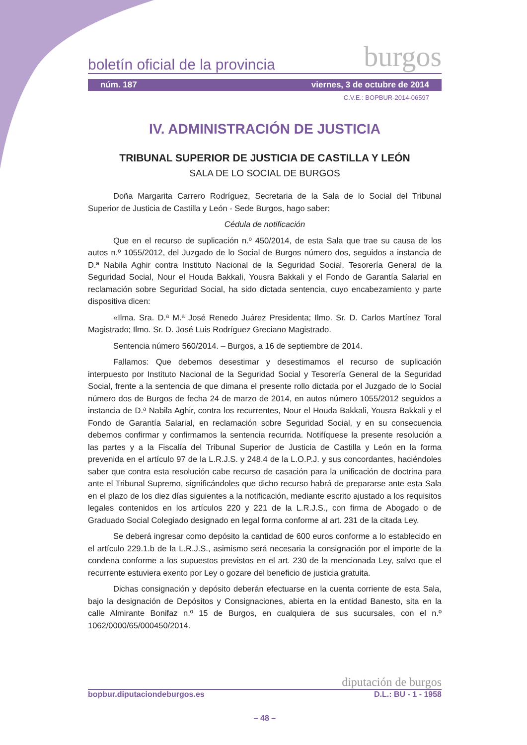boletín oficial de la provincia burgos
núm. 187 viernes, 3 de octubre de 2014
C.V.E.: BOPBUR-2014-06597
IV. ADMINISTRACIÓN DE JUSTICIA
TRIBUNAL SUPERIOR DE JUSTICIA DE CASTILLA Y LEÓN
SALA DE LO SOCIAL DE BURGOS
Doña Margarita Carrero Rodríguez, Secretaria de la Sala de lo Social del Tribunal Superior de Justicia de Castilla y León - Sede Burgos, hago saber:
Cédula de notificación
Que en el recurso de suplicación n.º 450/2014, de esta Sala que trae su causa de los autos n.º 1055/2012, del Juzgado de lo Social de Burgos número dos, seguidos a instancia de D.ª Nabila Aghir contra Instituto Nacional de la Seguridad Social, Tesorería General de la Seguridad Social, Nour el Houda Bakkali, Yousra Bakkali y el Fondo de Garantía Salarial en reclamación sobre Seguridad Social, ha sido dictada sentencia, cuyo encabezamiento y parte dispositiva dicen:
«Ilma. Sra. D.ª M.ª José Renedo Juárez Presidenta; Ilmo. Sr. D. Carlos Martínez Toral Magistrado; Ilmo. Sr. D. José Luis Rodríguez Greciano Magistrado.
Sentencia número 560/2014. – Burgos, a 16 de septiembre de 2014.
Fallamos: Que debemos desestimar y desestimamos el recurso de suplicación interpuesto por Instituto Nacional de la Seguridad Social y Tesorería General de la Seguridad Social, frente a la sentencia de que dimana el presente rollo dictada por el Juzgado de lo Social número dos de Burgos de fecha 24 de marzo de 2014, en autos número 1055/2012 seguidos a instancia de D.ª Nabila Aghir, contra los recurrentes, Nour el Houda Bakkali, Yousra Bakkali y el Fondo de Garantía Salarial, en reclamación sobre Seguridad Social, y en su consecuencia debemos confirmar y confirmamos la sentencia recurrida. Notifíquese la presente resolución a las partes y a la Fiscalía del Tribunal Superior de Justicia de Castilla y León en la forma prevenida en el artículo 97 de la L.R.J.S. y 248.4 de la L.O.P.J. y sus concordantes, haciéndoles saber que contra esta resolución cabe recurso de casación para la unificación de doctrina para ante el Tribunal Supremo, significándoles que dicho recurso habrá de prepararse ante esta Sala en el plazo de los diez días siguientes a la notificación, mediante escrito ajustado a los requisitos legales contenidos en los artículos 220 y 221 de la L.R.J.S., con firma de Abogado o de Graduado Social Colegiado designado en legal forma conforme al art. 231 de la citada Ley.
Se deberá ingresar como depósito la cantidad de 600 euros conforme a lo establecido en el artículo 229.1.b de la L.R.J.S., asimismo será necesaria la consignación por el importe de la condena conforme a los supuestos previstos en el art. 230 de la mencionada Ley, salvo que el recurrente estuviera exento por Ley o gozare del beneficio de justicia gratuita.
Dichas consignación y depósito deberán efectuarse en la cuenta corriente de esta Sala, bajo la designación de Depósitos y Consignaciones, abierta en la entidad Banesto, sita en la calle Almirante Bonifaz n.º 15 de Burgos, en cualquiera de sus sucursales, con el n.º 1062/0000/65/000450/2014.
diputación de burgos
bopbur.diputaciondeburgos.es D.L.: BU - 1 - 1958
– 48 –